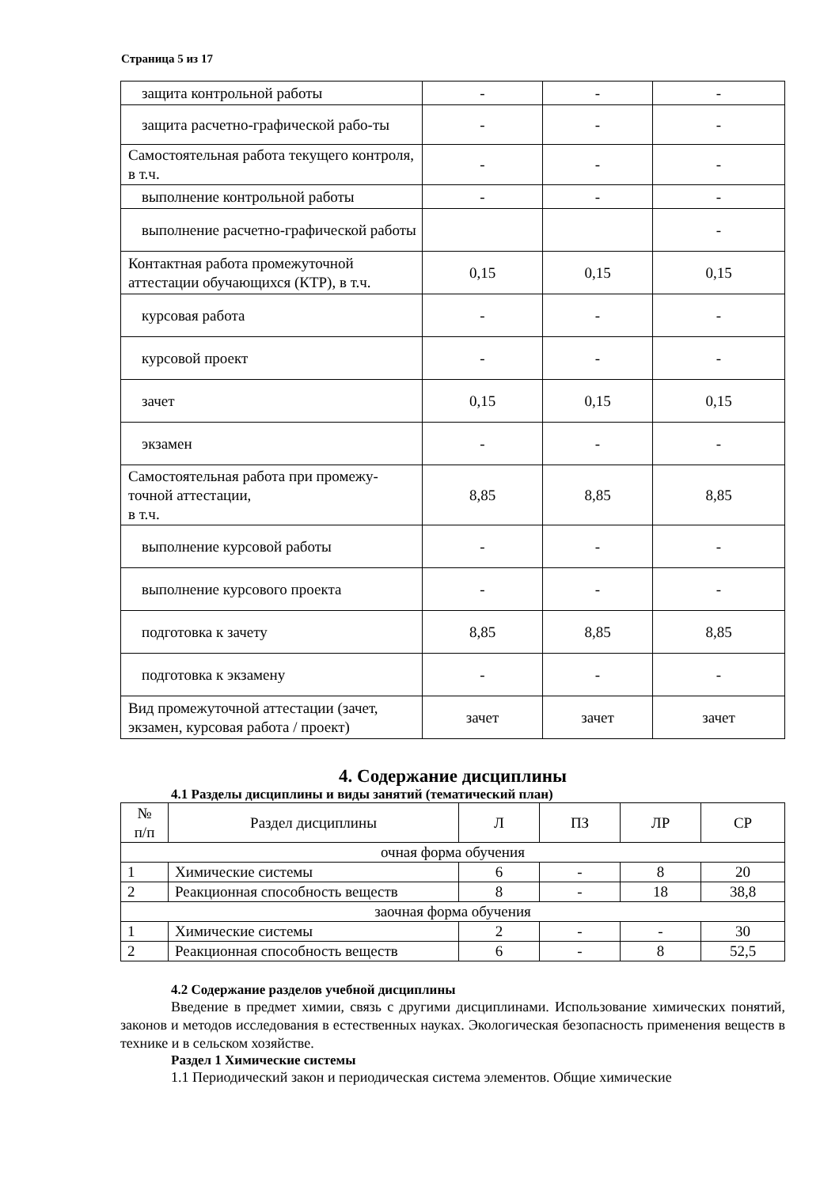Страница 5 из 17
| защита контрольной работы | - | - | - |
| защита расчетно-графической рабо-ты | - | - | - |
| Самостоятельная работа текущего контроля, в т.ч. | - | - | - |
| выполнение контрольной работы | - | - | - |
| выполнение расчетно-графической работы | | | - |
| Контактная работа промежуточной аттестации обучающихся (КТР), в т.ч. | 0,15 | 0,15 | 0,15 |
| курсовая работа | - | - | - |
| курсовой проект | - | - | - |
| зачет | 0,15 | 0,15 | 0,15 |
| экзамен | - | - | - |
| Самостоятельная работа при промежу-точной аттестации, в т.ч. | 8,85 | 8,85 | 8,85 |
| выполнение курсовой работы | - | - | - |
| выполнение курсового проекта | - | - | - |
| подготовка к зачету | 8,85 | 8,85 | 8,85 |
| подготовка к экзамену | - | - | - |
| Вид промежуточной аттестации (зачет, экзамен, курсовая работа / проект) | зачет | зачет | зачет |
4. Содержание дисциплины
4.1 Разделы дисциплины и виды занятий (тематический план)
| № п/п | Раздел дисциплины | Л | ПЗ | ЛР | СР |
| --- | --- | --- | --- | --- | --- |
| очная форма обучения | | | | | |
| 1 | Химические системы | 6 | - | 8 | 20 |
| 2 | Реакционная способность веществ | 8 | - | 18 | 38,8 |
| заочная форма обучения | | | | | |
| 1 | Химические системы | 2 | - | - | 30 |
| 2 | Реакционная способность веществ | 6 | - | 8 | 52,5 |
4.2 Содержание разделов учебной дисциплины
Введение в предмет химии, связь с другими дисциплинами. Использование химических понятий, законов и методов исследования в естественных науках. Экологическая безопасность применения веществ в технике и в сельском хозяйстве.
Раздел 1 Химические системы
1.1 Периодический закон и периодическая система элементов. Общие химические